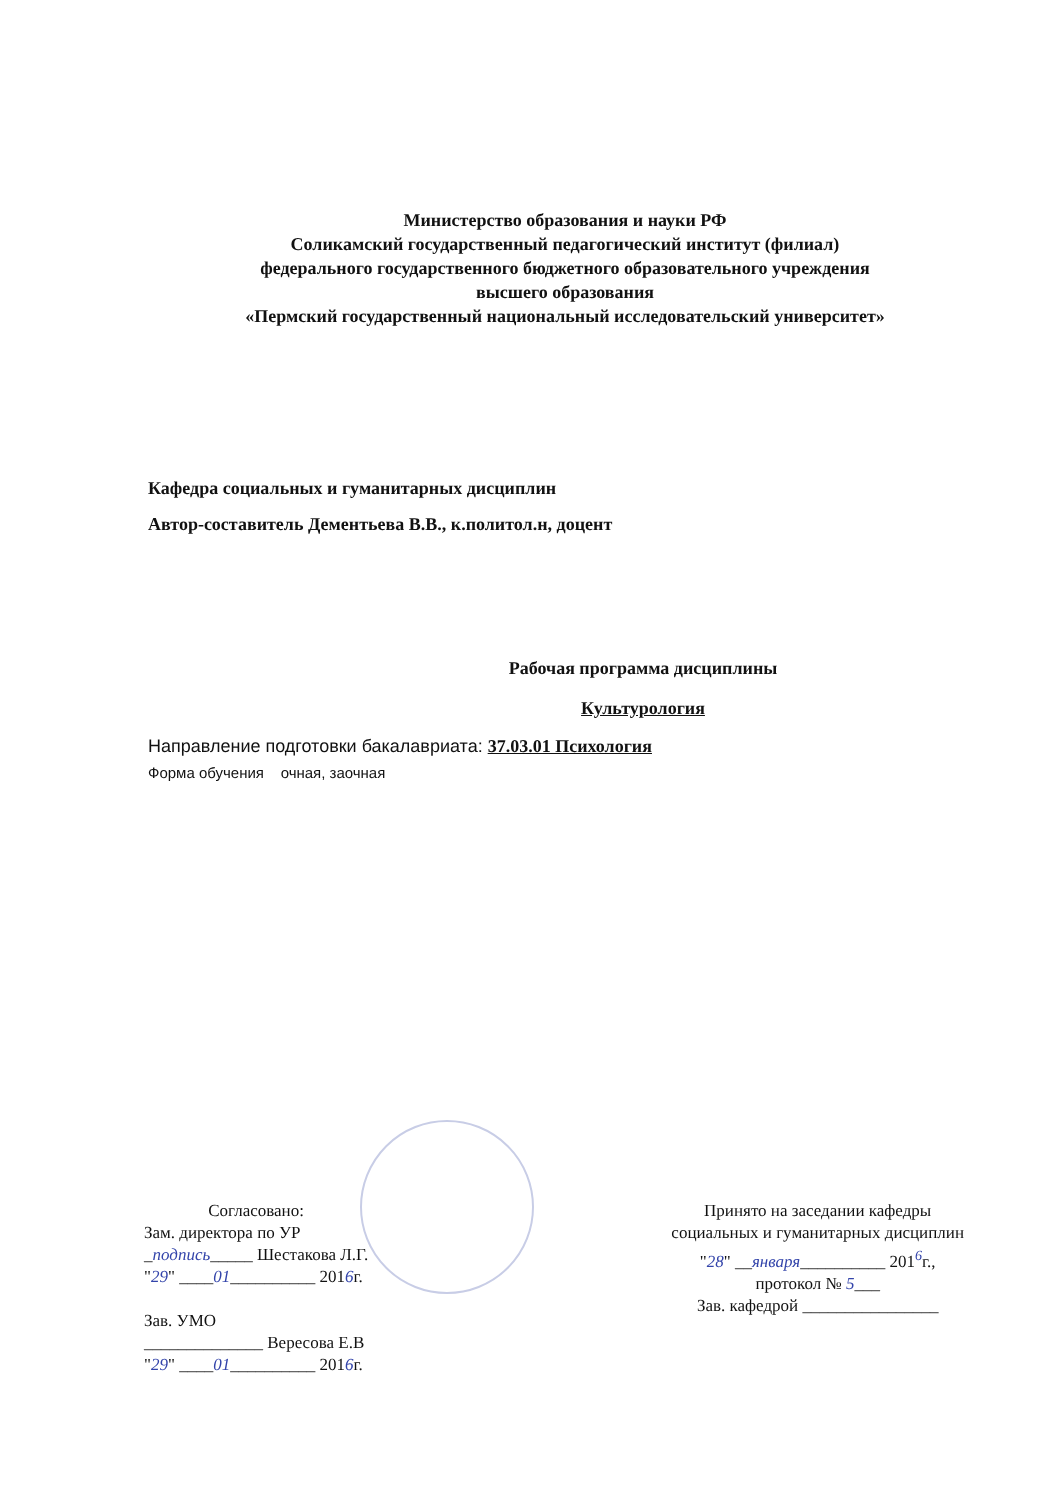Министерство образования и науки РФ
Соликамский государственный педагогический институт (филиал)
федерального государственного бюджетного образовательного учреждения
высшего образования
«Пермский государственный национальный исследовательский университет»
Кафедра социальных и гуманитарных дисциплин
Автор-составитель Дементьева В.В., к.политол.н, доцент
Рабочая программа дисциплины
Культурология
Направление подготовки бакалавриата: 37.03.01 Психология
Форма обучения очная, заочная
Согласовано:
Зам. директора по УР
_подпись_____ Шестакова Л.Г.
"29" ____01__________ 2016г.
Зав. УМО
______________ Вересова Е.В
"29" ____01__________ 2016г.
Принято на заседании кафедры
социальных и гуманитарных дисциплин
"28" __января__________ 201<sup>6</sup>г.,
протокол № 5___
Зав. кафедрой ________________